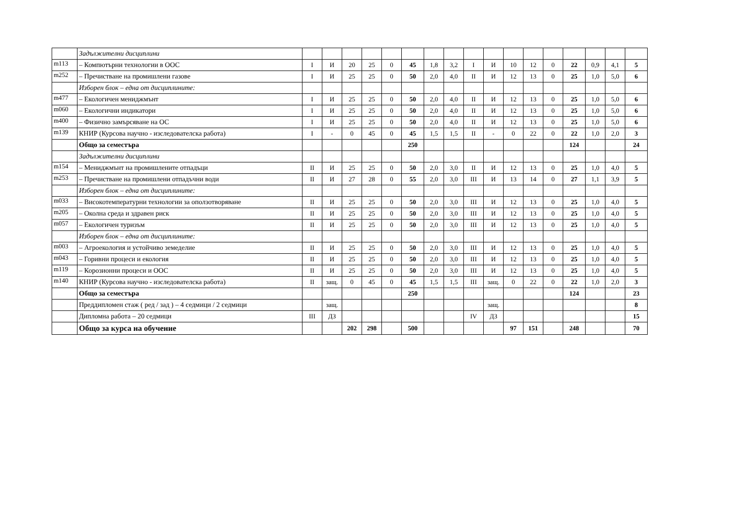| | Задължителни дисциплини | | | | | | | | | | | | | | | | | |
| m113 | – Компютърни технологии в ООС | I | И | 20 | 25 | 0 | 45 | 1,8 | 3,2 | I | И | 10 | 12 | 0 | 22 | 0,9 | 4,1 | 5 |
| m252 | – Пречистване на промишлени газове | I | И | 25 | 25 | 0 | 50 | 2,0 | 4,0 | II | И | 12 | 13 | 0 | 25 | 1,0 | 5,0 | 6 |
| | Изборен блок – една от дисциплините: | | | | | | | | | | | | | | | | | |
| m477 | – Екологичен мениджмънт | I | И | 25 | 25 | 0 | 50 | 2,0 | 4,0 | II | И | 12 | 13 | 0 | 25 | 1,0 | 5,0 | 6 |
| m060 | – Екологични индикатори | I | И | 25 | 25 | 0 | 50 | 2,0 | 4,0 | II | И | 12 | 13 | 0 | 25 | 1,0 | 5,0 | 6 |
| m400 | – Физично замърсяване на ОС | I | И | 25 | 25 | 0 | 50 | 2,0 | 4,0 | II | И | 12 | 13 | 0 | 25 | 1,0 | 5,0 | 6 |
| m139 | КНИР (Курсова научно - изследователска работа) | I | - | 0 | 45 | 0 | 45 | 1,5 | 1,5 | II | - | 0 | 22 | 0 | 22 | 1,0 | 2,0 | 3 |
| | Общо за семестъра | | | | | | 250 | | | | | | | | 124 | | | 24 |
| | Задължителни дисциплини | | | | | | | | | | | | | | | | | |
| m154 | – Мениджмънт на промишлените отпадъци | II | И | 25 | 25 | 0 | 50 | 2,0 | 3,0 | II | И | 12 | 13 | 0 | 25 | 1,0 | 4,0 | 5 |
| m253 | – Пречистване на промишлени отпадъчни води | II | И | 27 | 28 | 0 | 55 | 2,0 | 3,0 | III | И | 13 | 14 | 0 | 27 | 1,1 | 3,9 | 5 |
| | Изборен блок – една от дисциплините: | | | | | | | | | | | | | | | | | |
| m033 | – Високотемпературни технологии за оползотворяване | II | И | 25 | 25 | 0 | 50 | 2,0 | 3,0 | III | И | 12 | 13 | 0 | 25 | 1,0 | 4,0 | 5 |
| m205 | – Околна среда и здравен риск | II | И | 25 | 25 | 0 | 50 | 2,0 | 3,0 | III | И | 12 | 13 | 0 | 25 | 1,0 | 4,0 | 5 |
| m057 | – Екологичен туризъм | II | И | 25 | 25 | 0 | 50 | 2,0 | 3,0 | III | И | 12 | 13 | 0 | 25 | 1,0 | 4,0 | 5 |
| | Изборен блок – една от дисциплините: | | | | | | | | | | | | | | | | | |
| m003 | – Агроекология и устойчиво земеделие | II | И | 25 | 25 | 0 | 50 | 2,0 | 3,0 | III | И | 12 | 13 | 0 | 25 | 1,0 | 4,0 | 5 |
| m043 | – Горивни процеси и екология | II | И | 25 | 25 | 0 | 50 | 2,0 | 3,0 | III | И | 12 | 13 | 0 | 25 | 1,0 | 4,0 | 5 |
| m119 | – Корозионни процеси и ООС | II | И | 25 | 25 | 0 | 50 | 2,0 | 3,0 | III | И | 12 | 13 | 0 | 25 | 1,0 | 4,0 | 5 |
| m140 | КНИР (Курсова научно - изследователска работа) | II | защ. | 0 | 45 | 0 | 45 | 1,5 | 1,5 | III | защ. | 0 | 22 | 0 | 22 | 1,0 | 2,0 | 3 |
| | Общо за семестъра | | | | | | 250 | | | | | | | | 124 | | | 23 |
| | Преддипломен стаж ( ред / зад ) – 4 седмици / 2 седмици | | защ. | | | | | | | | защ. | | | | | | | 8 |
| | Дипломна работа – 20 седмици | III | ДЗ | | | | | | | IV | ДЗ | | | | | | | 15 |
| | Общо за курса на обучение | | | 202 | 298 | | 500 | | | | | 97 | 151 | | 248 | | | 70 |